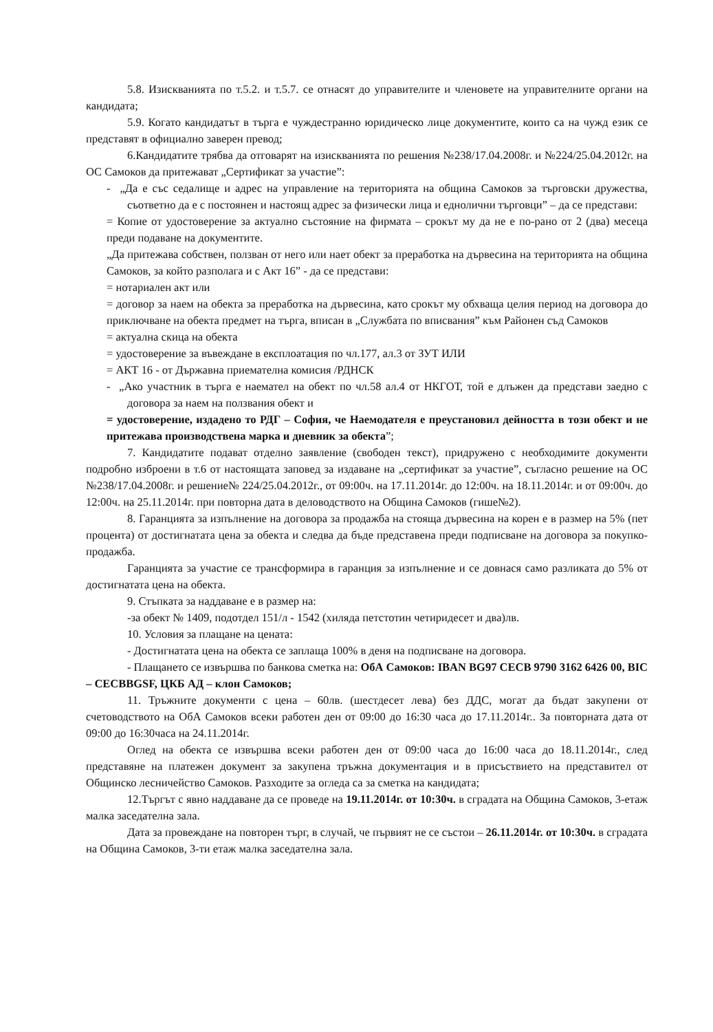5.8. Изискванията по т.5.2. и т.5.7. се отнасят до управителите и членовете на управителните органи на кандидата;
5.9. Когато кандидатът в търга е чуждестранно юридическо лице документите, които са на чужд език се представят в официално заверен превод;
6.Кандидатите трябва да отговарят на изискванията по решения №238/17.04.2008г. и №224/25.04.2012г. на ОС Самоков да притежават „Сертификат за участие”:
- „Да е със седалище и адрес на управление на територията на община Самоков за търговски дружества, съответно да е с постоянен и настоящ адрес за физически лица и еднолични търговци” – да се представи:
= Копие от удостоверение за актуално състояние на фирмата – срокът му да не е по-рано от 2 (два) месеца преди подаване на документите.
„Да притежава собствен, ползван от него или нает обект за преработка на дървесина на територията на община Самоков, за който разполага и с Акт 16” - да се представи:
= нотариален акт или
= договор за наем на обекта за преработка на дървесина, като срокът му обхваща целия период на договора до приключване на обекта предмет на търга, вписан в „Службата по вписвания” към Районен съд Самоков
= актуална скица на обекта
= удостоверение за въвеждане в експлоатация по чл.177, ал.3 от ЗУТ ИЛИ
= АКТ 16 - от Държавна приемателна комисия /РДНСК
- „Ако участник в търга е наемател на обект по чл.58 ал.4 от НКГОТ, той е длъжен да представи заедно с договора за наем на ползвания обект и
= удостоверение, издадено то РДГ – София, че Наемодателя е преустановил дейността в този обект и не притежава производствена марка и дневник за обекта”;
7. Кандидатите подават отделно заявление (свободен текст), придружено с необходимите документи подробно изброени в т.6 от настоящата заповед за издаване на „сертификат за участие”, съгласно решение на ОС №238/17.04.2008г. и решение№ 224/25.04.2012г., от 09:00ч. на 17.11.2014г. до 12:00ч. на 18.11.2014г. и от 09:00ч. до 12:00ч. на 25.11.2014г. при повторна дата в деловодството на Община Самоков (гише№2).
8. Гаранцията за изпълнение на договора за продажба на стояща дървесина на корен е в размер на 5% (пет процента) от достигнатата цена за обекта и следва да бъде представена преди подписване на договора за покупко-продажба.
Гаранцията за участие се трансформира в гаранция за изпълнение и се довнася само разликата до 5% от достигнатата цена на обекта.
9. Стъпката за наддаване е в размер на:
-за обект № 1409, подотдел 151/л - 1542 (хиляда петстотин четиридесет и два)лв.
10. Условия за плащане на цената:
- Достигнатата цена на обекта се заплаща 100% в деня на подписване на договора.
- Плащането се извършва по банкова сметка на: ОбА Самоков: IBAN BG97 CECB 9790 3162 6426 00, BIC – CECBBGSF, ЦКБ АД – клон Самоков;
11. Тръжните документи с цена – 60лв. (шестдесет лева) без ДДС, могат да бъдат закупени от счетоводството на ОбА Самоков всеки работен ден от 09:00 до 16:30 часа до 17.11.2014г.. За повторната дата от 09:00 до 16:30часа на 24.11.2014г.
Оглед на обекта се извършва всеки работен ден от 09:00 часа до 16:00 часа до 18.11.2014г., след представяне на платежен документ за закупена тръжна документация и в присъствието на представител от Общинско лесничейство Самоков. Разходите за огледа са за сметка на кандидата;
12.Търгът с явно наддаване да се проведе на 19.11.2014г. от 10:30ч. в сградата на Община Самоков, 3-етаж малка заседателна зала.
Дата за провеждане на повторен търг, в случай, че първият не се състои – 26.11.2014г. от 10:30ч. в сградата на Община Самоков, 3-ти етаж малка заседателна зала.